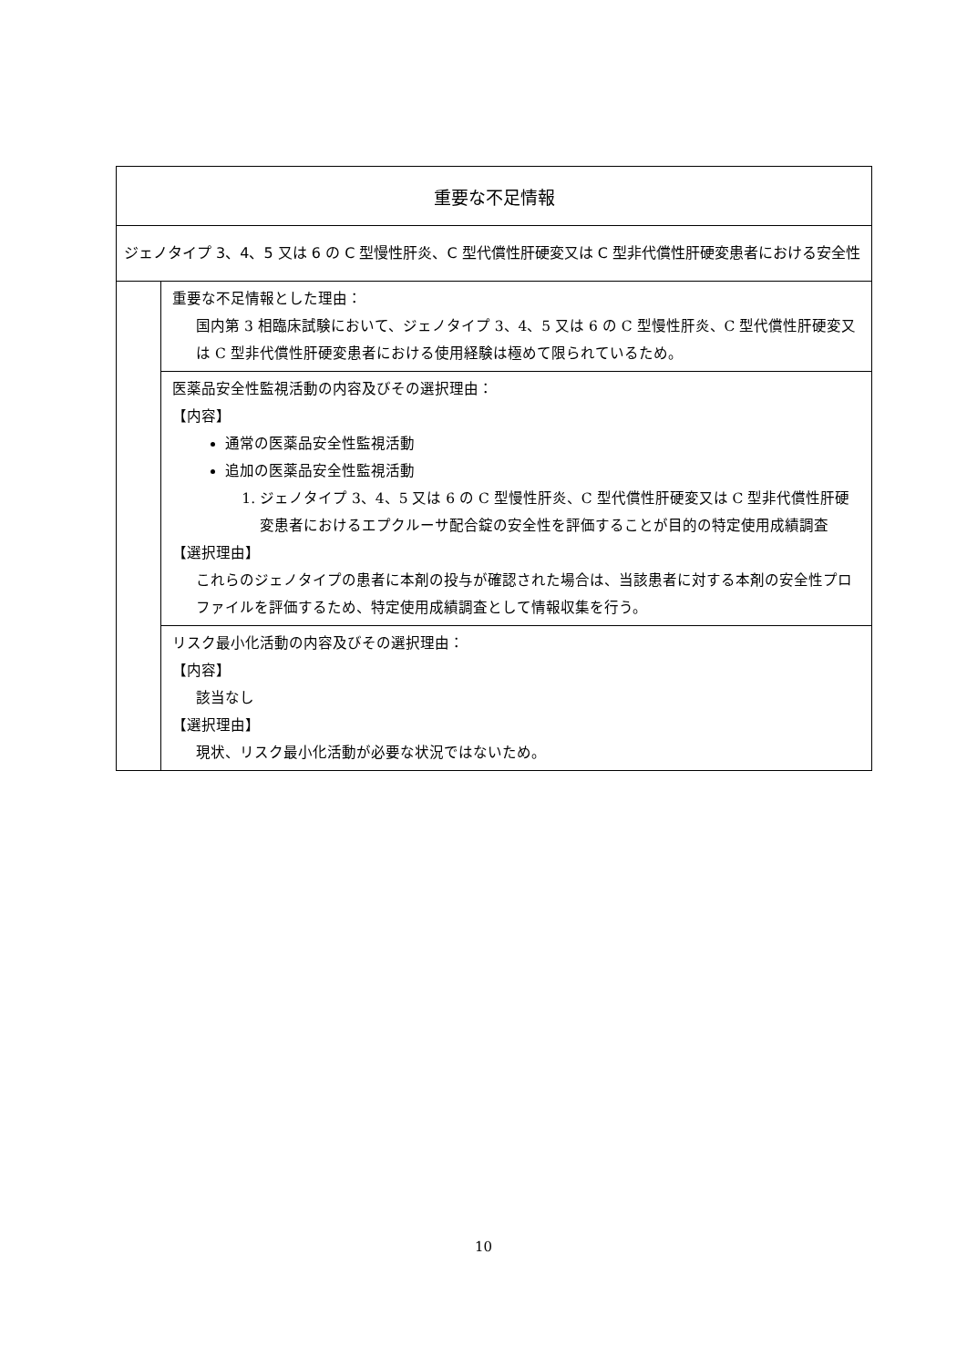| 重要な不足情報 | |
| --- | --- |
| ジェノタイプ 3、4、5 又は 6 の C 型慢性肝炎、C 型代償性肝硬変又は C 型非代償性肝硬変患者における安全性 | |
| | 重要な不足情報とした理由： 国内第 3 相臨床試験において、ジェノタイプ 3、4、5 又は 6 の C 型慢性肝炎、C 型代償性肝硬変又は C 型非代償性肝硬変患者における使用経験は極めて限られているため。 |
| | 医薬品安全性監視活動の内容及びその選択理由： 【内容】 通常の医薬品安全性監視活動 追加の医薬品安全性監視活動 1. ジェノタイプ 3、4、5 又は 6 の C 型慢性肝炎、C 型代償性肝硬変又は C 型非代償性肝硬変患者におけるエプクルーサ配合錠の安全性を評価することが目的の特定使用成績調査 【選択理由】 これらのジェノタイプの患者に本剤の投与が確認された場合は、当該患者に対する本剤の安全性プロファイルを評価するため、特定使用成績調査として情報収集を行う。 |
| | リスク最小化活動の内容及びその選択理由： 【内容】 該当なし 【選択理由】 現状、リスク最小化活動が必要な状況ではないため。 |
10